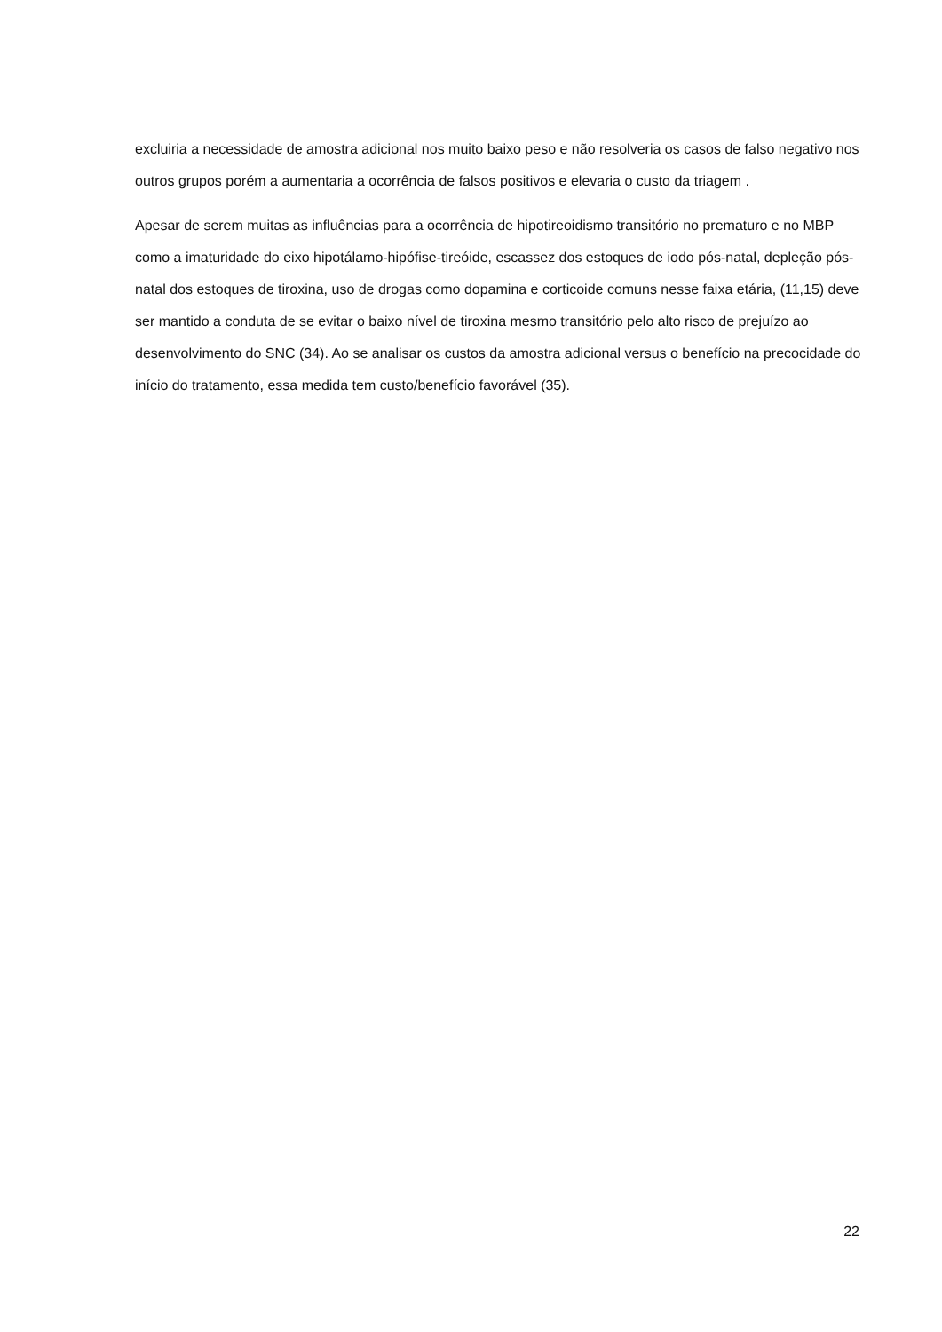excluiria a necessidade de amostra adicional nos muito baixo peso e não resolveria os casos de falso negativo nos outros grupos porém a aumentaria a ocorrência de falsos positivos e elevaria o custo da triagem .
Apesar de serem muitas as influências para a ocorrência de hipotireoidismo transitório no prematuro e no MBP como a imaturidade do eixo hipotálamo-hipófise-tireóide, escassez dos estoques de iodo pós-natal, depleção pós-natal dos estoques de tiroxina, uso de drogas como dopamina e corticoide comuns nesse faixa etária, (11,15) deve ser mantido a conduta de se evitar o baixo nível de tiroxina mesmo transitório pelo alto risco de prejuízo ao desenvolvimento do SNC (34). Ao se analisar os custos da amostra adicional versus o benefício na precocidade do início do tratamento, essa medida tem custo/benefício favorável (35).
22